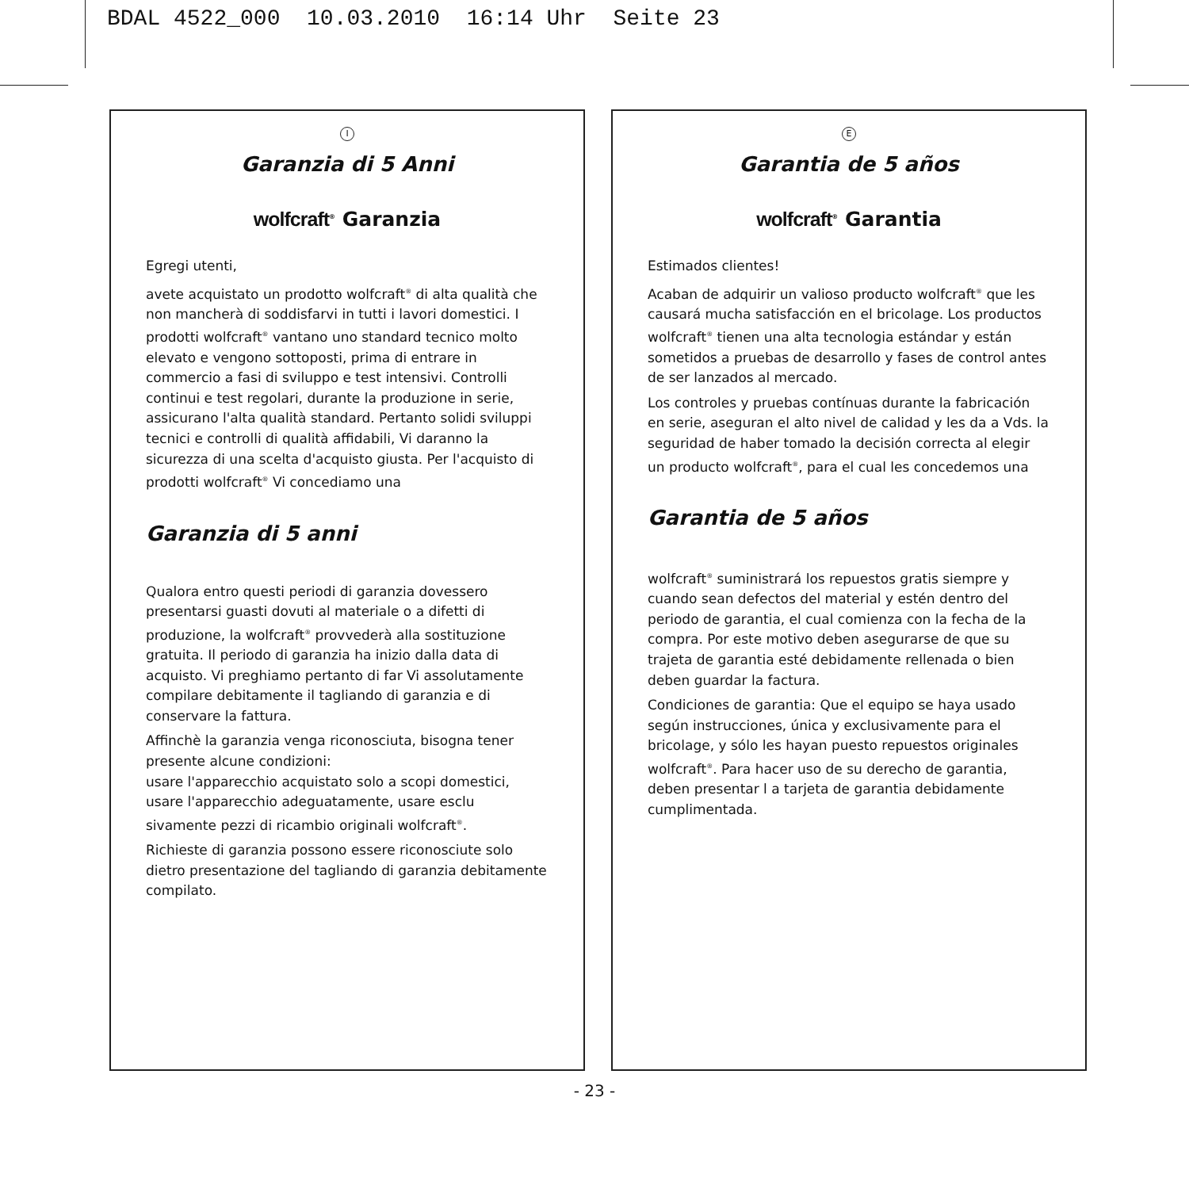BDAL 4522_000 10.03.2010 16:14 Uhr Seite 23
I
Garanzia di 5 Anni
wolfcraft<sup>®</sup> Garanzia
Egregi utenti,
avete acquistato un prodotto wolfcraft<sup>®</sup> di alta qualità che non mancherà di soddisfarvi in tutti i lavori domestici. I prodotti wolfcraft<sup>®</sup> vantano uno standard tecnico molto elevato e vengono sottoposti, prima di entrare in commercio a fasi di sviluppo e test intensivi. Controlli continui e test regolari, durante la produzione in serie, assicurano l'alta qualità standard. Pertanto solidi sviluppi tecnici e controlli di qualità affidabili, Vi daranno la sicurezza di una scelta d'acquisto giusta. Per l'acquisto di prodotti wolfcraft<sup>®</sup> Vi concediamo una
Garanzia di 5 anni
Qualora entro questi periodi di garanzia dovessero presentarsi guasti dovuti al materiale o a difetti di produzione, la wolfcraft<sup>®</sup> provvederà alla sostituzione gratuita. Il periodo di garanzia ha inizio dalla data di acquisto. Vi preghiamo pertanto di far Vi assolutamente compilare debitamente il tagliando di garanzia e di conservare la fattura.
Affinchè la garanzia venga riconosciuta, bisogna tener presente alcune condizioni:
usare l'apparecchio acquistato solo a scopi domestici, usare l'apparecchio adeguatamente, usare esclu sivamente pezzi di ricambio originali wolfcraft<sup>®</sup>.
Richieste di garanzia possono essere riconosciute solo dietro presentazione del tagliando di garanzia debitamente compilato.
E
Garantia de 5 años
wolfcraft<sup>®</sup> Garantia
Estimados clientes!
Acaban de adquirir un valioso producto wolfcraft<sup>®</sup> que les causará mucha satisfacción en el bricolage. Los productos wolfcraft<sup>®</sup> tienen una alta tecnologia estándar y están sometidos a pruebas de desarrollo y fases de control antes de ser lanzados al mercado.
Los controles y pruebas contínuas durante la fabricación en serie, aseguran el alto nivel de calidad y les da a Vds. la seguridad de haber tomado la decisión correcta al elegir un producto wolfcraft<sup>®</sup>, para el cual les concedemos una
Garantia de 5 años
wolfcraft<sup>®</sup> suministrará los repuestos gratis siempre y cuando sean defectos del material y estén dentro del periodo de garantia, el cual comienza con la fecha de la compra. Por este motivo deben asegurarse de que su trajeta de garantia esté debidamente rellenada o bien deben guardar la factura.
Condiciones de garantia: Que el equipo se haya usado según instrucciones, única y exclusivamente para el bricolage, y sólo les hayan puesto repuestos originales wolfcraft<sup>®</sup>. Para hacer uso de su derecho de garantia, deben presentar l a tarjeta de garantia debidamente cumplimentada.
- 23 -